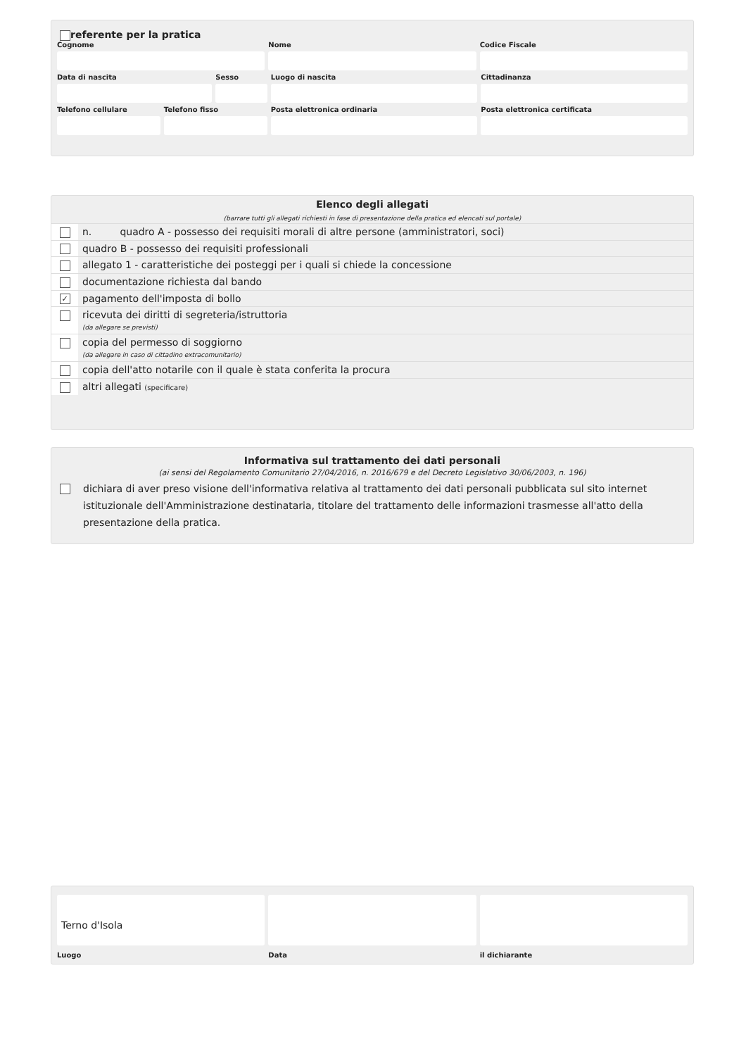referente per la pratica
Cognome Nome Codice Fiscale
Data di nascita Sesso Luogo di nascita Cittadinanza
Telefono cellulare Telefono fisso Posta elettronica ordinaria Posta elettronica certificata
Elenco degli allegati
(barrare tutti gli allegati richiesti in fase di presentazione della pratica ed elencati sul portale)
| | n. quadro A - possesso dei requisiti morali di altre persone (amministratori, soci) |
| | quadro B - possesso dei requisiti professionali |
| | allegato 1 - caratteristiche dei posteggi per i quali si chiede la concessione |
| | documentazione richiesta dal bando |
| ✓ | pagamento dell'imposta di bollo |
| | ricevuta dei diritti di segreteria/istruttoria (da allegare se previsti) |
| | copia del permesso di soggiorno (da allegare in caso di cittadino extracomunitario) |
| | copia dell'atto notarile con il quale è stata conferita la procura |
| | altri allegati (specificare) |
Informativa sul trattamento dei dati personali
(ai sensi del Regolamento Comunitario 27/04/2016, n. 2016/679 e del Decreto Legislativo 30/06/2003, n. 196)
dichiara di aver preso visione dell'informativa relativa al trattamento dei dati personali pubblicata sul sito internet istituzionale dell'Amministrazione destinataria, titolare del trattamento delle informazioni trasmesse all'atto della presentazione della pratica.
Terno d'Isola
Luogo
Data il dichiarante